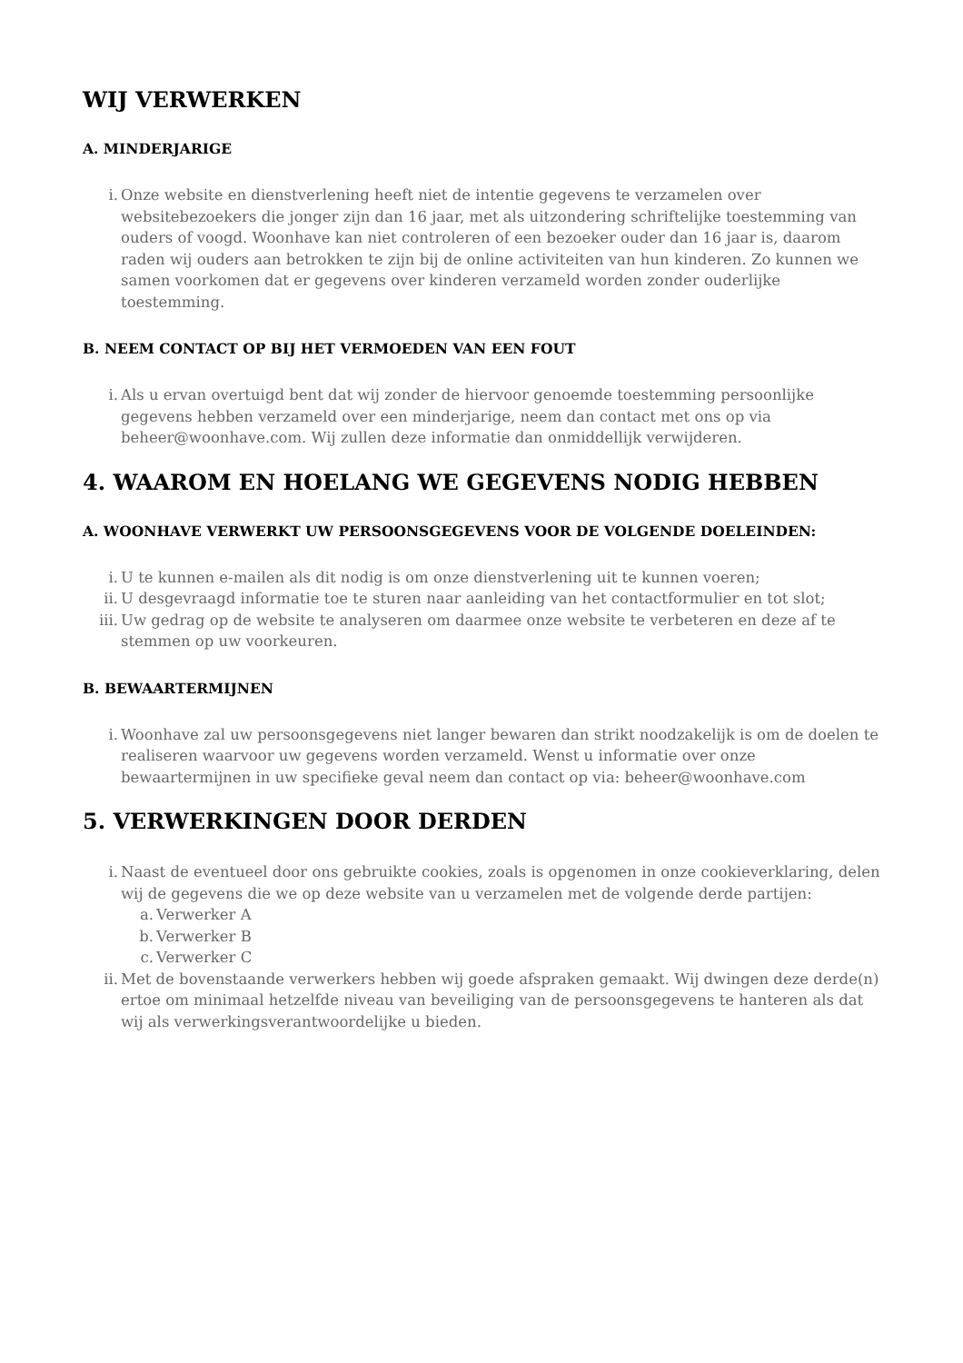WIJ VERWERKEN
A. MINDERJARIGE
i. Onze website en dienstverlening heeft niet de intentie gegevens te verzamelen over websitebezoekers die jonger zijn dan 16 jaar, met als uitzondering schriftelijke toestemming van ouders of voogd. Woonhave kan niet controleren of een bezoeker ouder dan 16 jaar is, daarom raden wij ouders aan betrokken te zijn bij de online activiteiten van hun kinderen. Zo kunnen we samen voorkomen dat er gegevens over kinderen verzameld worden zonder ouderlijke toestemming.
B. NEEM CONTACT OP BIJ HET VERMOEDEN VAN EEN FOUT
i. Als u ervan overtuigd bent dat wij zonder de hiervoor genoemde toestemming persoonlijke gegevens hebben verzameld over een minderjarige, neem dan contact met ons op via beheer@woonhave.com. Wij zullen deze informatie dan onmiddellijk verwijderen.
4. WAAROM EN HOELANG WE GEGEVENS NODIG HEBBEN
A. WOONHAVE VERWERKT UW PERSOONSGEGEVENS VOOR DE VOLGENDE DOELEINDEN:
i. U te kunnen e-mailen als dit nodig is om onze dienstverlening uit te kunnen voeren;
ii. U desgevraagd informatie toe te sturen naar aanleiding van het contactformulier en tot slot;
iii. Uw gedrag op de website te analyseren om daarmee onze website te verbeteren en deze af te stemmen op uw voorkeuren.
B. BEWAARTERMIJNEN
i. Woonhave zal uw persoonsgegevens niet langer bewaren dan strikt noodzakelijk is om de doelen te realiseren waarvoor uw gegevens worden verzameld. Wenst u informatie over onze bewaartermijnen in uw specifieke geval neem dan contact op via: beheer@woonhave.com
5. VERWERKINGEN DOOR DERDEN
i. Naast de eventueel door ons gebruikte cookies, zoals is opgenomen in onze cookieverklaring, delen wij de gegevens die we op deze website van u verzamelen met de volgende derde partijen:
a. Verwerker A
b. Verwerker B
c. Verwerker C
ii. Met de bovenstaande verwerkers hebben wij goede afspraken gemaakt. Wij dwingen deze derde(n) ertoe om minimaal hetzelfde niveau van beveiliging van de persoonsgegevens te hanteren als dat wij als verwerkingsverantwoordelijke u bieden.